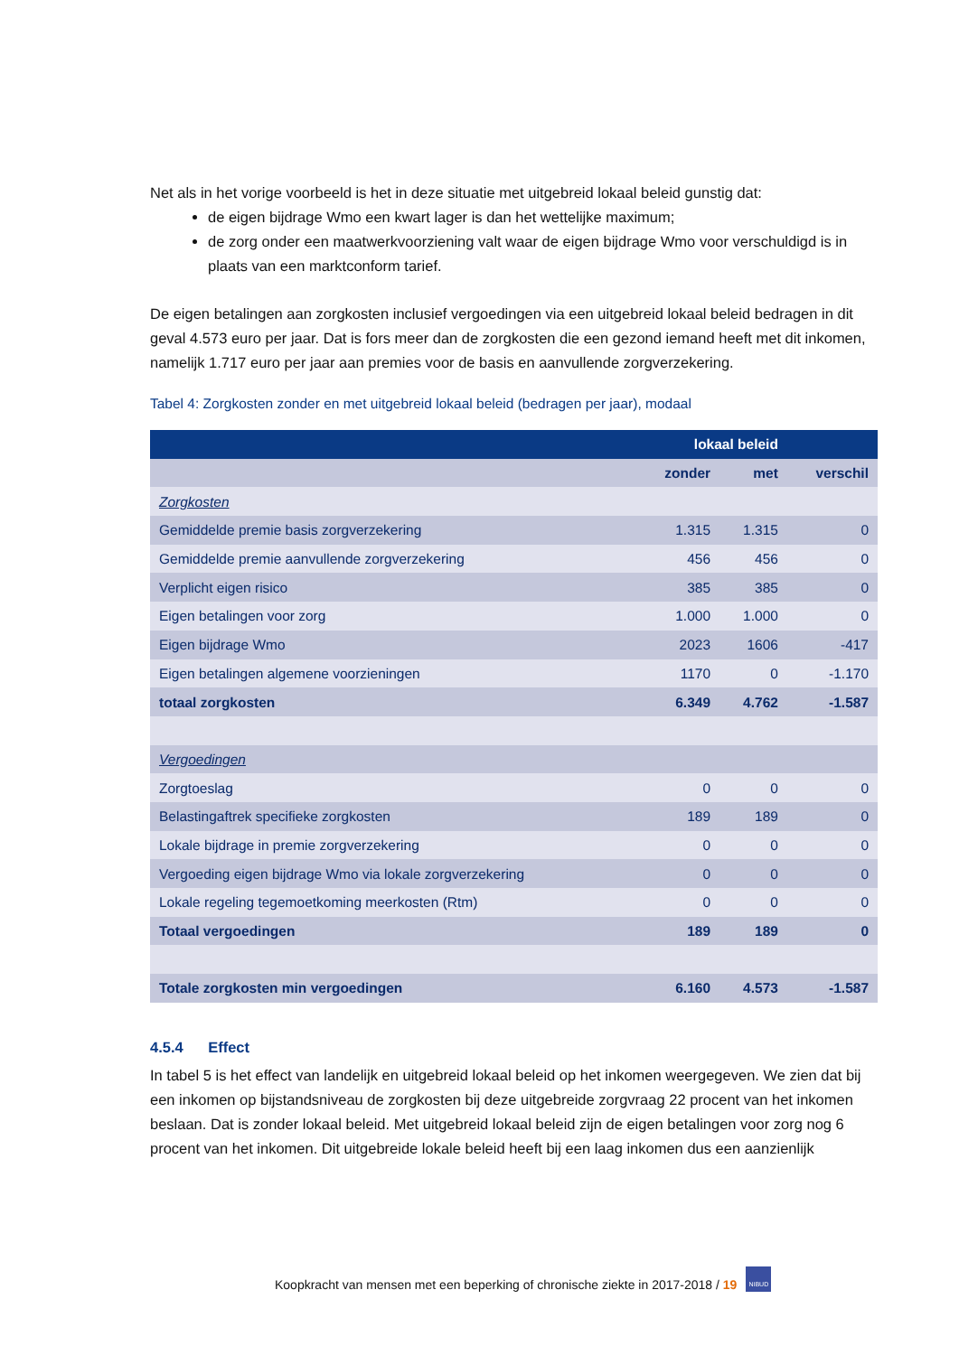Net als in het vorige voorbeeld is het in deze situatie met uitgebreid lokaal beleid gunstig dat:
de eigen bijdrage Wmo een kwart lager is dan het wettelijke maximum;
de zorg onder een maatwerkvoorziening valt waar de eigen bijdrage Wmo voor verschuldigd is in plaats van een marktconform tarief.
De eigen betalingen aan zorgkosten inclusief vergoedingen via een uitgebreid lokaal beleid bedragen in dit geval 4.573 euro per jaar. Dat is fors meer dan de zorgkosten die een gezond iemand heeft met dit inkomen, namelijk 1.717 euro per jaar aan premies voor de basis en aanvullende zorgverzekering.
Tabel 4: Zorgkosten zonder en met uitgebreid lokaal beleid (bedragen per jaar), modaal
| | lokaal beleid | | |
| --- | --- | --- | --- |
| | zonder | met | verschil |
| Zorgkosten | | | |
| Gemiddelde premie basis zorgverzekering | 1.315 | 1.315 | 0 |
| Gemiddelde premie aanvullende zorgverzekering | 456 | 456 | 0 |
| Verplicht eigen risico | 385 | 385 | 0 |
| Eigen betalingen voor zorg | 1.000 | 1.000 | 0 |
| Eigen bijdrage Wmo | 2023 | 1606 | -417 |
| Eigen betalingen algemene voorzieningen | 1170 | 0 | -1.170 |
| totaal zorgkosten | 6.349 | 4.762 | -1.587 |
| Vergoedingen | | | |
| Zorgtoeslag | 0 | 0 | 0 |
| Belastingaftrek specifieke zorgkosten | 189 | 189 | 0 |
| Lokale bijdrage in premie zorgverzekering | 0 | 0 | 0 |
| Vergoeding eigen bijdrage Wmo via lokale zorgverzekering | 0 | 0 | 0 |
| Lokale regeling tegemoetkoming meerkosten (Rtm) | 0 | 0 | 0 |
| Totaal vergoedingen | 189 | 189 | 0 |
| Totale zorgkosten min vergoedingen | 6.160 | 4.573 | -1.587 |
4.5.4 Effect
In tabel 5 is het effect van landelijk en uitgebreid lokaal beleid op het inkomen weergegeven. We zien dat bij een inkomen op bijstandsniveau de zorgkosten bij deze uitgebreide zorgvraag 22 procent van het inkomen beslaan. Dat is zonder lokaal beleid. Met uitgebreid lokaal beleid zijn de eigen betalingen voor zorg nog 6 procent van het inkomen. Dit uitgebreide lokale beleid heeft bij een laag inkomen dus een aanzienlijk
Koopkracht van mensen met een beperking of chronische ziekte in 2017-2018 / 19 NIBUD